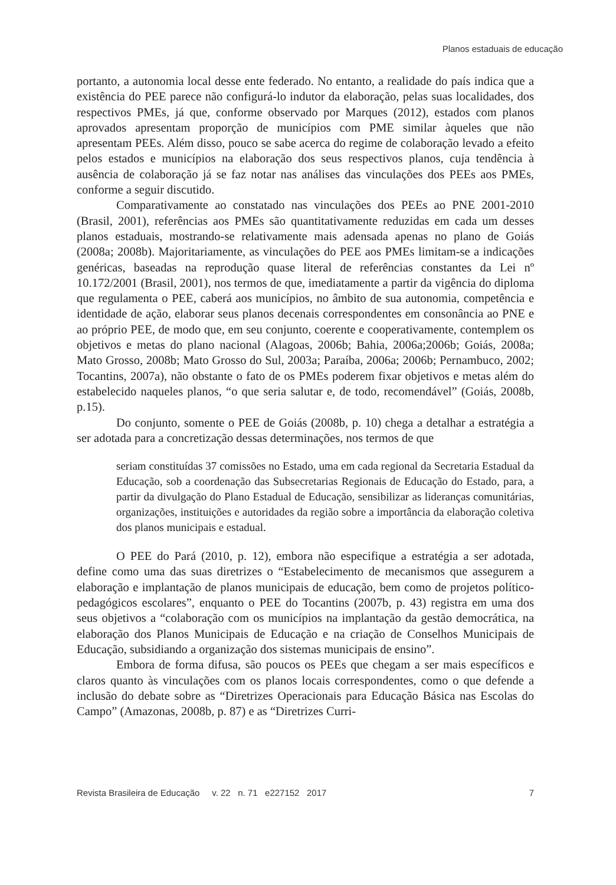Planos estaduais de educação
portanto, a autonomia local desse ente federado. No entanto, a realidade do país indica que a existência do PEE parece não configurá-lo indutor da elaboração, pelas suas localidades, dos respectivos PMEs, já que, conforme observado por Marques (2012), estados com planos aprovados apresentam proporção de municípios com PME similar àqueles que não apresentam PEEs. Além disso, pouco se sabe acerca do regime de colaboração levado a efeito pelos estados e municípios na elaboração dos seus respectivos planos, cuja tendência à ausência de colaboração já se faz notar nas análises das vinculações dos PEEs aos PMEs, conforme a seguir discutido.
Comparativamente ao constatado nas vinculações dos PEEs ao PNE 2001-2010 (Brasil, 2001), referências aos PMEs são quantitativamente reduzidas em cada um desses planos estaduais, mostrando-se relativamente mais adensada apenas no plano de Goiás (2008a; 2008b). Majoritariamente, as vinculações do PEE aos PMEs limitam-se a indicações genéricas, baseadas na reprodução quase literal de referências constantes da Lei nº 10.172/2001 (Brasil, 2001), nos termos de que, imediatamente a partir da vigência do diploma que regulamenta o PEE, caberá aos municípios, no âmbito de sua autonomia, competência e identidade de ação, elaborar seus planos decenais correspondentes em consonância ao PNE e ao próprio PEE, de modo que, em seu conjunto, coerente e cooperativamente, contemplem os objetivos e metas do plano nacional (Alagoas, 2006b; Bahia, 2006a;2006b; Goiás, 2008a; Mato Grosso, 2008b; Mato Grosso do Sul, 2003a; Paraíba, 2006a; 2006b; Pernambuco, 2002; Tocantins, 2007a), não obstante o fato de os PMEs poderem fixar objetivos e metas além do estabelecido naqueles planos, “o que seria salutar e, de todo, recomendável” (Goiás, 2008b, p.15).
Do conjunto, somente o PEE de Goiás (2008b, p. 10) chega a detalhar a estratégia a ser adotada para a concretização dessas determinações, nos termos de que
seriam constituídas 37 comissões no Estado, uma em cada regional da Secretaria Estadual da Educação, sob a coordenação das Subsecretarias Regionais de Educação do Estado, para, a partir da divulgação do Plano Estadual de Educação, sensibilizar as lideranças comunitárias, organizações, instituições e autoridades da região sobre a importância da elaboração coletiva dos planos municipais e estadual.
O PEE do Pará (2010, p. 12), embora não especifique a estratégia a ser adotada, define como uma das suas diretrizes o “Estabelecimento de mecanismos que assegurem a elaboração e implantação de planos municipais de educação, bem como de projetos político-pedagógicos escolares”, enquanto o PEE do Tocantins (2007b, p. 43) registra em uma dos seus objetivos a “colaboração com os municípios na implantação da gestão democrática, na elaboração dos Planos Municipais de Educação e na criação de Conselhos Municipais de Educação, subsidiando a organização dos sistemas municipais de ensino”.
Embora de forma difusa, são poucos os PEEs que chegam a ser mais específicos e claros quanto às vinculações com os planos locais correspondentes, como o que defende a inclusão do debate sobre as “Diretrizes Operacionais para Educação Básica nas Escolas do Campo” (Amazonas, 2008b, p. 87) e as “Diretrizes Curri-
Revista Brasileira de Educação v. 22 n. 71 e227152 2017 7